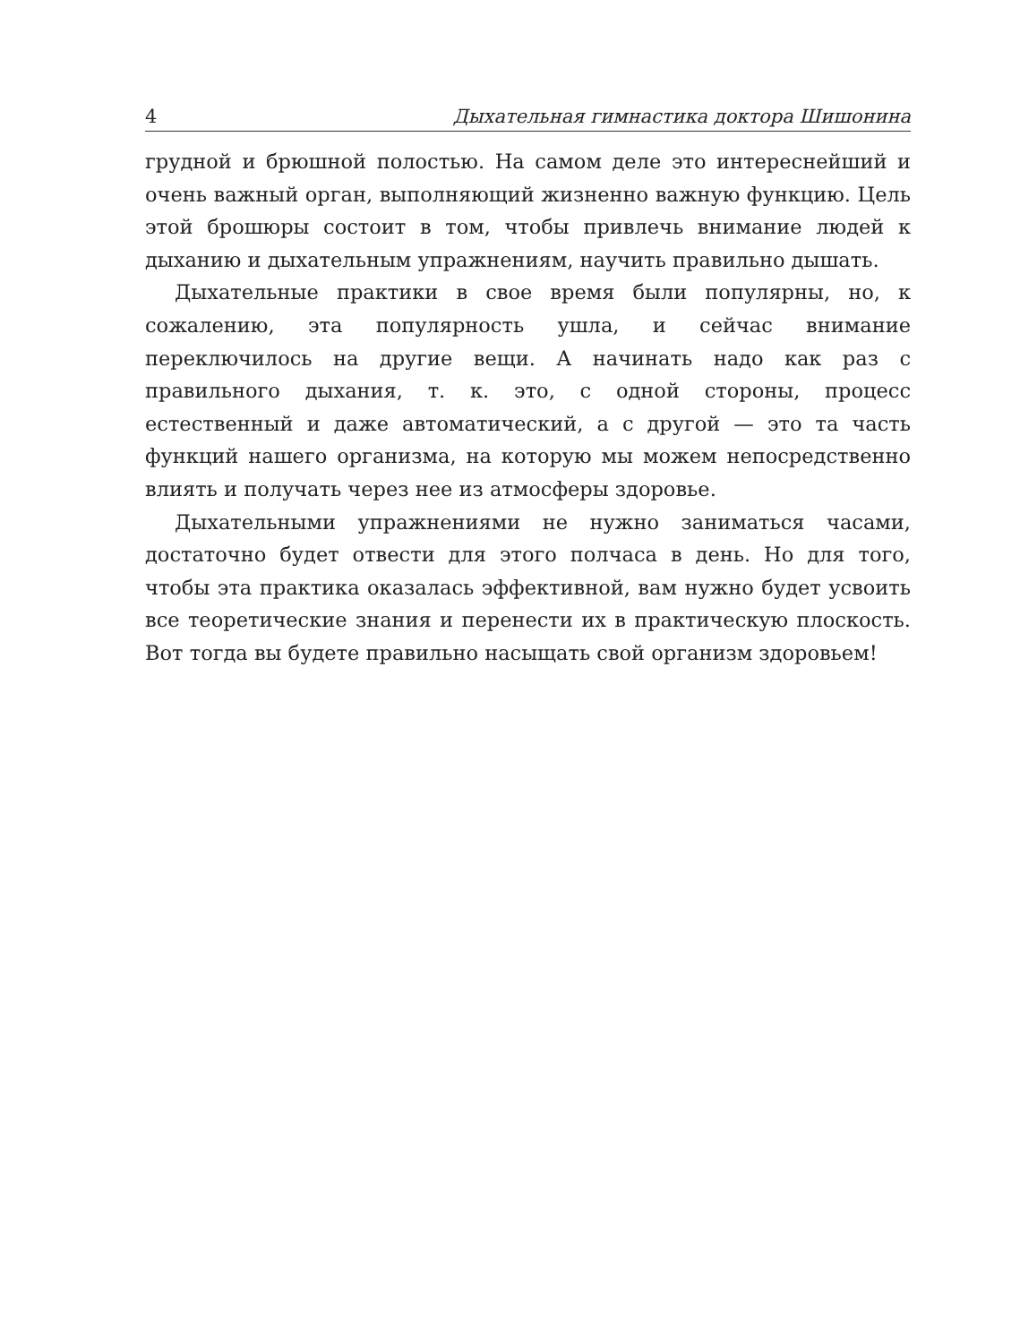4 Дыхательная гимнастика доктора Шишонина
грудной и брюшной полостью. На самом деле это интереснейший и очень важный орган, выполняющий жизненно важную функцию. Цель этой брошюры состоит в том, чтобы привлечь внимание людей к дыханию и дыхательным упражнениям, научить правильно дышать.
Дыхательные практики в свое время были популярны, но, к сожалению, эта популярность ушла, и сейчас внимание переключилось на другие вещи. А начинать надо как раз с правильного дыхания, т. к. это, с одной стороны, процесс естественный и даже автоматический, а с другой — это та часть функций нашего организма, на которую мы можем непосредственно влиять и получать через нее из атмосферы здоровье.
Дыхательными упражнениями не нужно заниматься часами, достаточно будет отвести для этого полчаса в день. Но для того, чтобы эта практика оказалась эффективной, вам нужно будет усвоить все теоретические знания и перенести их в практическую плоскость. Вот тогда вы будете правильно насыщать свой организм здоровьем!